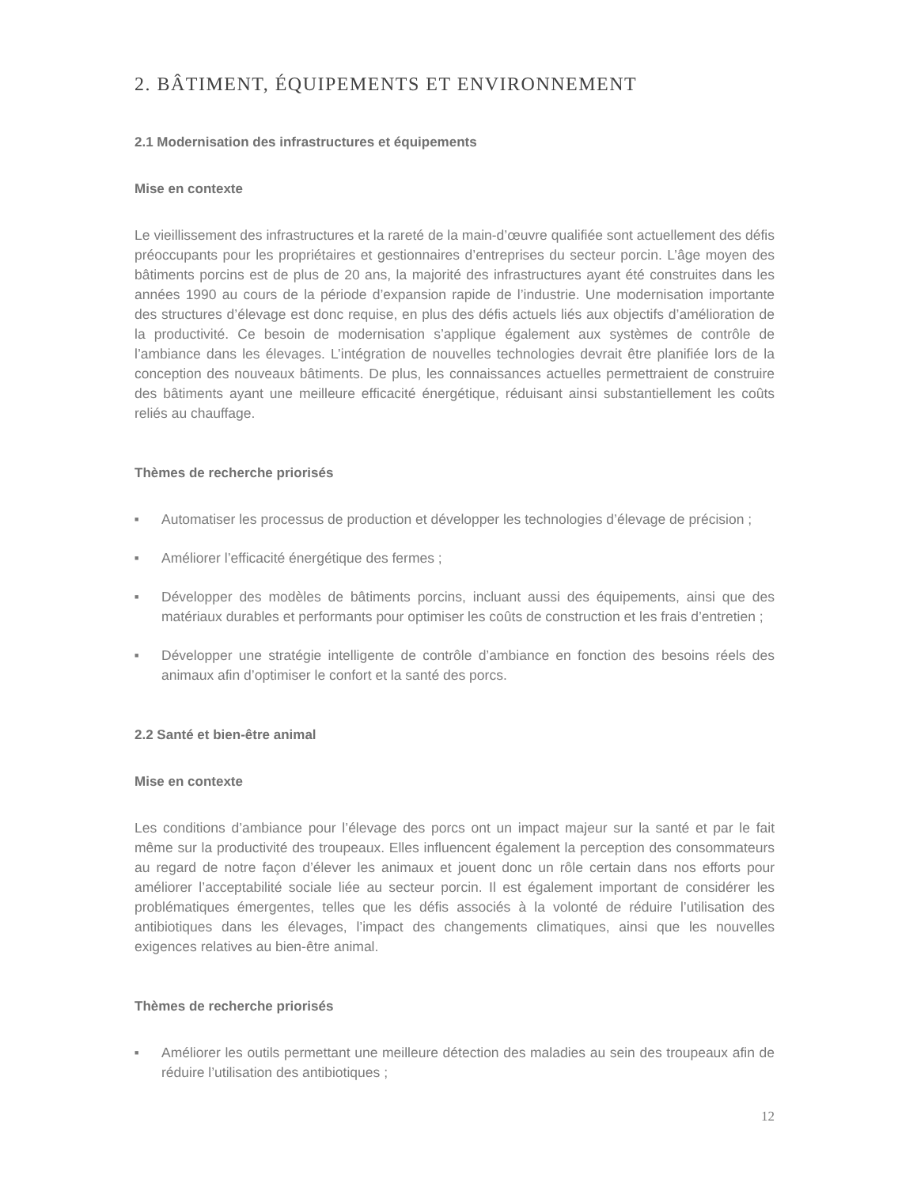2. BÂTIMENT, ÉQUIPEMENTS ET ENVIRONNEMENT
2.1 Modernisation des infrastructures et équipements
Mise en contexte
Le vieillissement des infrastructures et la rareté de la main-d’œuvre qualifiée sont actuellement des défis préoccupants pour les propriétaires et gestionnaires d’entreprises du secteur porcin. L’âge moyen des bâtiments porcins est de plus de 20 ans, la majorité des infrastructures ayant été construites dans les années 1990 au cours de la période d’expansion rapide de l’industrie. Une modernisation importante des structures d’élevage est donc requise, en plus des défis actuels liés aux objectifs d’amélioration de la productivité. Ce besoin de modernisation s’applique également aux systèmes de contrôle de l’ambiance dans les élevages. L’intégration de nouvelles technologies devrait être planifiée lors de la conception des nouveaux bâtiments. De plus, les connaissances actuelles permettraient de construire des bâtiments ayant une meilleure efficacité énergétique, réduisant ainsi substantiellement les coûts reliés au chauffage.
Thèmes de recherche priorisés
■ Automatiser les processus de production et développer les technologies d’élevage de précision ;
■ Améliorer l’efficacité énergétique des fermes ;
■ Développer des modèles de bâtiments porcins, incluant aussi des équipements, ainsi que des matériaux durables et performants pour optimiser les coûts de construction et les frais d’entretien ;
■ Développer une stratégie intelligente de contrôle d’ambiance en fonction des besoins réels des animaux afin d’optimiser le confort et la santé des porcs.
2.2 Santé et bien-être animal
Mise en contexte
Les conditions d’ambiance pour l’élevage des porcs ont un impact majeur sur la santé et par le fait même sur la productivité des troupeaux. Elles influencent également la perception des consommateurs au regard de notre façon d’élever les animaux et jouent donc un rôle certain dans nos efforts pour améliorer l’acceptabilité sociale liée au secteur porcin. Il est également important de considérer les problématiques émergentes, telles que les défis associés à la volonté de réduire l’utilisation des antibiotiques dans les élevages, l’impact des changements climatiques, ainsi que les nouvelles exigences relatives au bien-être animal.
Thèmes de recherche priorisés
■ Améliorer les outils permettant une meilleure détection des maladies au sein des troupeaux afin de réduire l’utilisation des antibiotiques ;
12